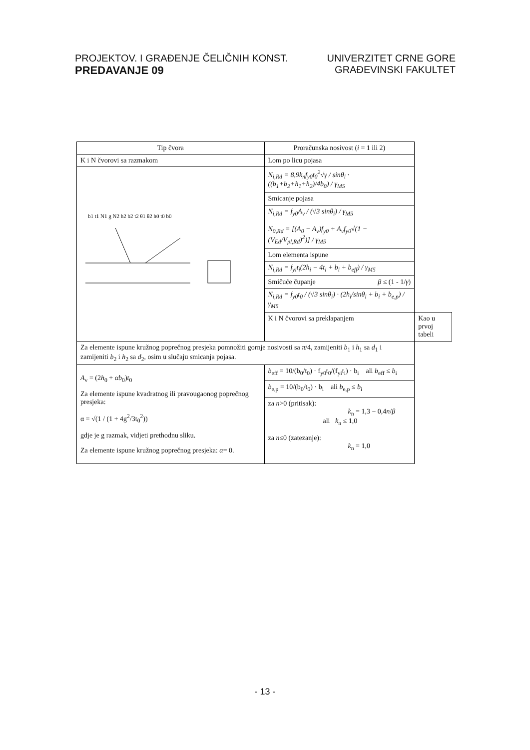PROJEKTOV. I GRAĐENJE ČELIČNIH KONST.
PREDAVANJE 09
UNIVERZITET CRNE GORE
GRAĐEVINSKI FAKULTET
| Tip čvora | Proračunska nosivost ( i = 1 ili 2) | |
| --- | --- | --- |
| K i N čvorovi sa razmakom | Lom po licu pojasa | |
| b1 t1 N1 g N2 h2 b2 t2 θ1 θ2 h0 t0 b0 | N<sub>i,Rd</sub> = 8,9k<sub>n</sub>f<sub>y0</sub>t<sub>0</sub><sup>2</sup>√γ / sinθ<sub>i</sub> · ((b<sub>1</sub>+b<sub>2</sub>+h<sub>1</sub>+h<sub>2</sub>)/4b<sub>0</sub>) / γ<sub>M5</sub> | |
| | Smicanje pojasa | |
| | N<sub>i,Rd</sub> = f<sub>y0</sub>A<sub>v</sub> / (√3 sinθ<sub>i</sub>) / γ<sub>M5</sub> N<sub>0,Rd</sub> = [(A<sub>0</sub> − A<sub>v</sub>)f<sub>y0</sub> + A<sub>v</sub>f<sub>y0</sub>√(1 − (V<sub>Ed</sub>/V<sub>pl,Rd</sub>)<sup>2</sup>)] / γ<sub>M5</sub> | |
| | Lom elementa ispune | |
| | N<sub>i,Rd</sub> = f<sub>yi</sub>t<sub>i</sub>(2h<sub>i</sub> − 4t<sub>i</sub> + b<sub>i</sub> + b<sub>eff</sub>) / γ<sub>M5</sub> | |
| | Smičuće čupanje β ≤ (1 - 1/ γ ) | |
| | N<sub>i,Rd</sub> = f<sub>y0</sub>t<sub>0</sub> / (√3 sinθ<sub>i</sub>) · (2h<sub>i</sub>/sinθ<sub>i</sub> + b<sub>i</sub> + b<sub>e,p</sub>) / γ<sub>M5</sub> | |
| | K i N čvorovi sa preklapanjem | Kao u prvoj tabeli |
| Za elemente ispune kružnog poprečnog presjeka pomnožiti gornje nosivosti sa π /4, zamijeniti b<sub>1</sub> i h<sub>1</sub> sa d<sub>1</sub> i zamijeniti b<sub>2</sub> i h<sub>2</sub> sa d<sub>2</sub>, osim u slučaju smicanja pojasa. | | |
| A<sub>v</sub> = (2 h<sub>0</sub> + αb<sub>0</sub>) t<sub>0</sub> Za elemente ispune kvadratnog ili pravougaonog poprečnog presjeka: α = √(1 / (1 + 4g<sup>2</sup>/3t<sub>0</sub><sup>2</sup>)) gdje je g razmak, vidjeti prethodnu sliku. Za elemente ispune kružnog poprečnog presjeka: α = 0. | b<sub>eff</sub> = 10/(b<sub>0</sub>/t<sub>0</sub>) · f<sub>y0</sub>t<sub>0</sub>/(f<sub>yi</sub>t<sub>i</sub>) · b<sub>i</sub> ali b<sub>eff</sub> ≤ b<sub>i</sub> | |
| | b<sub>e,p</sub> = 10/(b<sub>0</sub>/t<sub>0</sub>) · b<sub>i</sub> ali b<sub>e,p</sub> ≤ b<sub>i</sub> | |
| | za n >0 (pritisak): k<sub>n</sub> = 1,3 − 0,4 n / β ali k<sub>n</sub> ≤ 1,0 za n ≤0 (zatezanje): k<sub>n</sub> = 1,0 | |
- 13 -